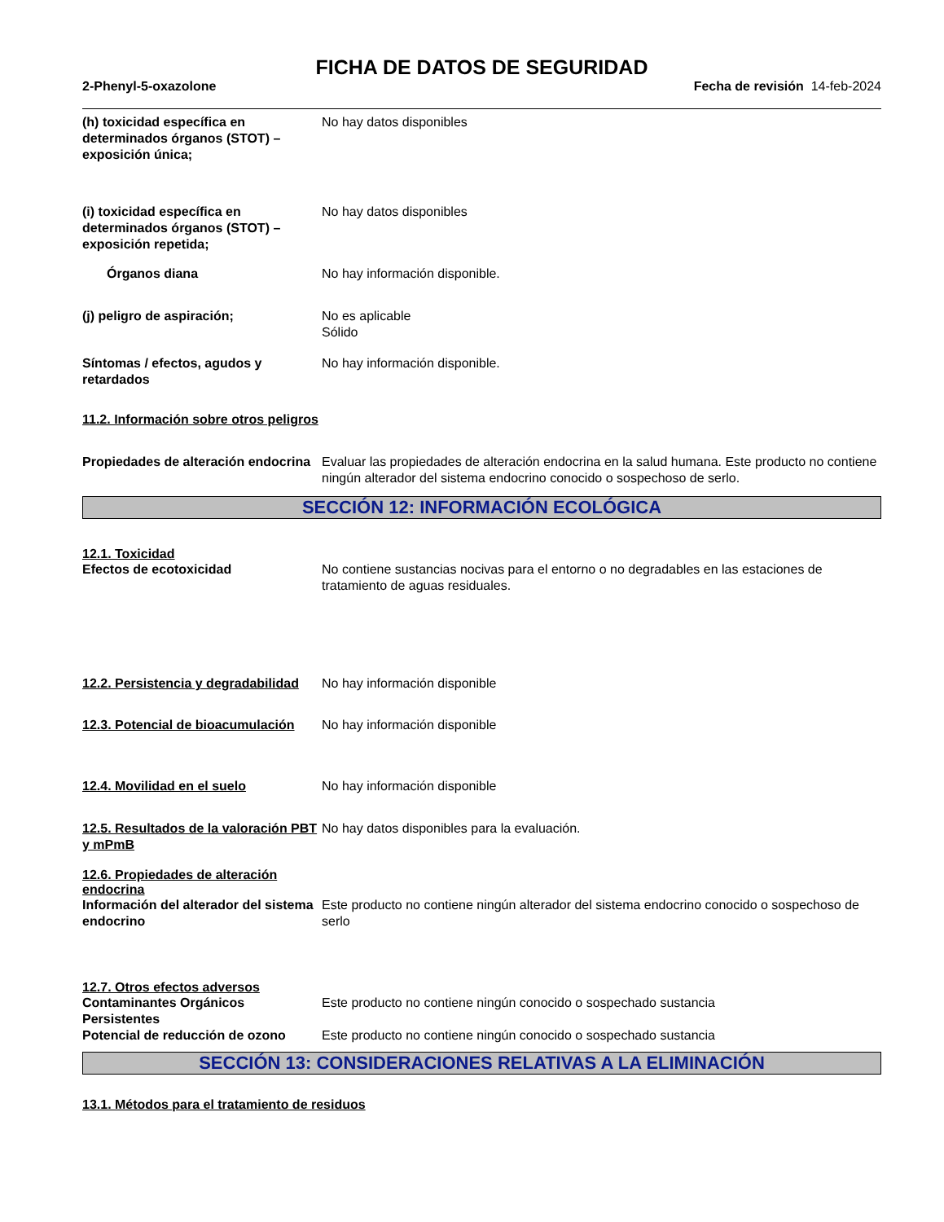FICHA DE DATOS DE SEGURIDAD
2-Phenyl-5-oxazolone Fecha de revisión 14-feb-2024
(h) toxicidad específica en determinados órganos (STOT) – exposición única;
No hay datos disponibles
(i) toxicidad específica en determinados órganos (STOT) – exposición repetida;
No hay datos disponibles
Órganos diana No hay información disponible.
(j) peligro de aspiración; No es aplicable
Sólido
Síntomas / efectos, agudos y retardados
No hay información disponible.
11.2. Información sobre otros peligros
Propiedades de alteración endocrina
Evaluar las propiedades de alteración endocrina en la salud humana. Este producto no contiene ningún alterador del sistema endocrino conocido o sospechoso de serlo.
SECCIÓN 12: INFORMACIÓN ECOLÓGICA
12.1. Toxicidad
Efectos de ecotoxicidad No contiene sustancias nocivas para el entorno o no degradables en las estaciones de tratamiento de aguas residuales.
12.2. Persistencia y degradabilidad
No hay información disponible
12.3. Potencial de bioacumulación
No hay información disponible
12.4. Movilidad en el suelo No hay información disponible
12.5. Resultados de la valoración PBT y mPmB
No hay datos disponibles para la evaluación.
12.6. Propiedades de alteración endocrina
Información del alterador del sistema endocrino
Este producto no contiene ningún alterador del sistema endocrino conocido o sospechoso de serlo
12.7. Otros efectos adversos
Contaminantes Orgánicos Persistentes
Este producto no contiene ningún conocido o sospechado sustancia
Potencial de reducción de ozono
Este producto no contiene ningún conocido o sospechado sustancia
SECCIÓN 13: CONSIDERACIONES RELATIVAS A LA ELIMINACIÓN
13.1. Métodos para el tratamiento de residuos